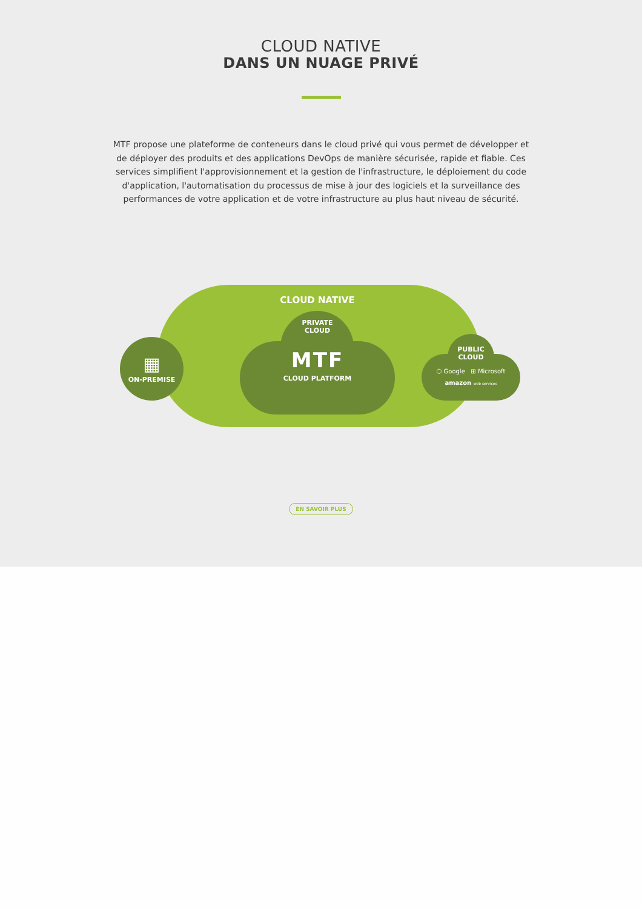CLOUD NATIVE
DANS UN NUAGE PRIVÉ
MTF propose une plateforme de conteneurs dans le cloud privé qui vous permet de développer et de déployer des produits et des applications DevOps de manière sécurisée, rapide et fiable. Ces services simplifient l'approvisionnement et la gestion de l'infrastructure, le déploiement du code d'application, l'automatisation du processus de mise à jour des logiciels et la surveillance des performances de votre application et de votre infrastructure au plus haut niveau de sécurité.
▦
ON-PREMISE
CLOUD NATIVE
PRIVATE
CLOUD
MTF
CLOUD PLATFORM
PUBLIC
CLOUD
⬡ Google ⊞ Microsoft
amazon web services
EN SAVOIR PLUS